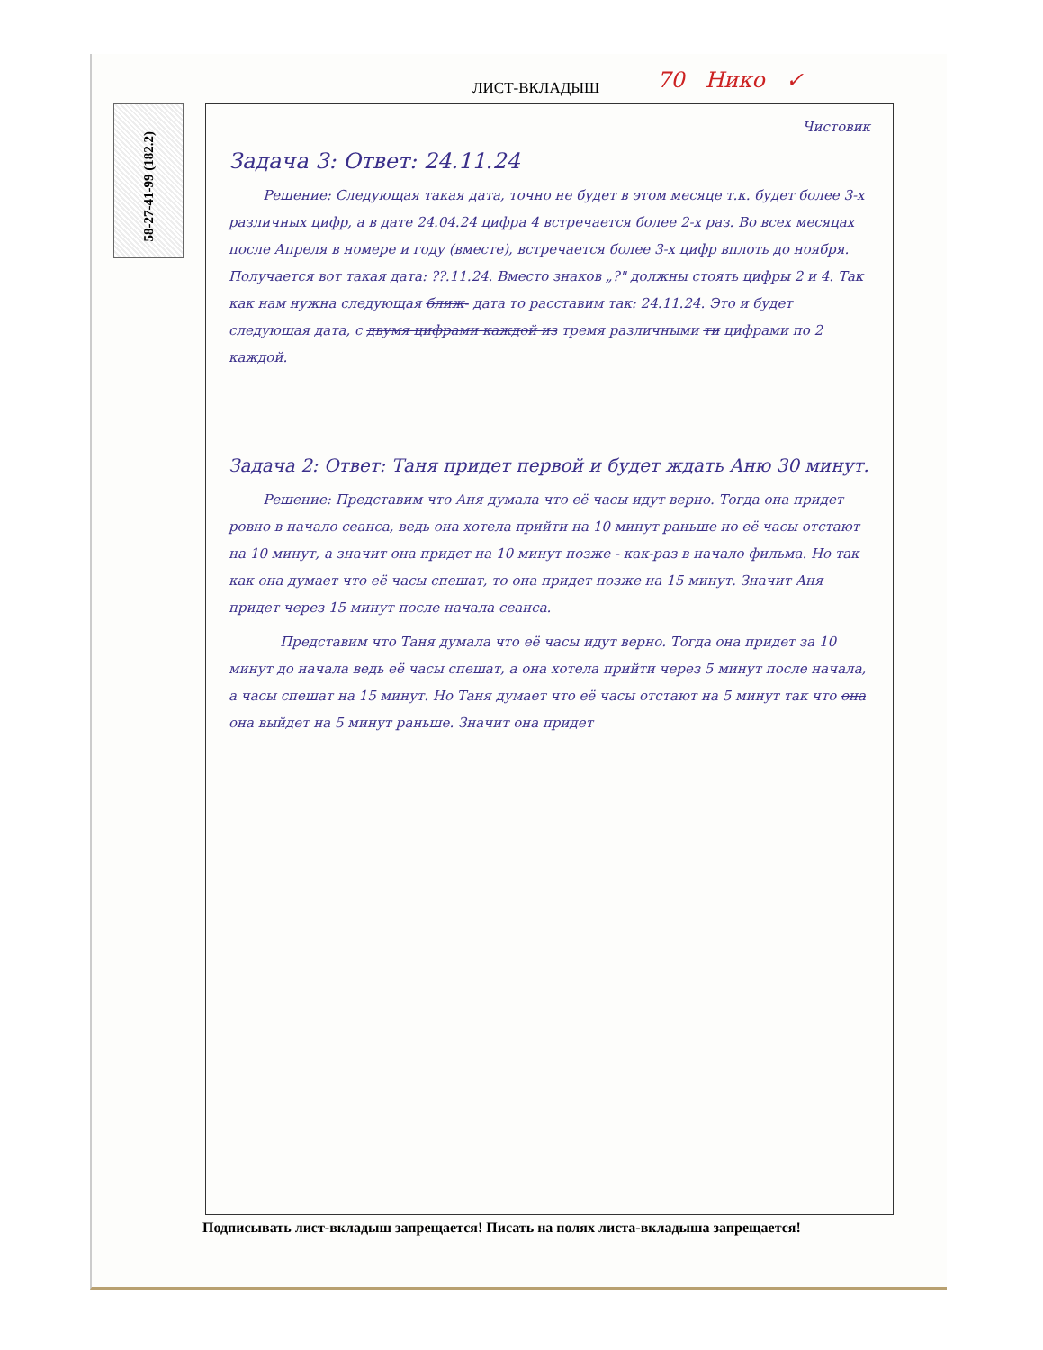ЛИСТ-ВКЛАДЫШ 70 Нико ✓
58-27-41-99 (182.2)
Чистовик
Задача 3: Ответ: 24.11.24
Решение: Следующая такая дата, точно не будет в этом месяце т.к. будет более 3-х различных цифр, а в дате 24.04.24 цифра 4 встречается более 2-х раз. Во всех месяцах после Апреля в номере и году (вместе), встречается более 3-х цифр вплоть до ноября. Получается вот такая дата: ??.11.24. Вместо знаков „?" должны стоять цифры 2 и 4. Так как нам нужна следующая ближ- дата то расставим так: 24.11.24. Это и будет следующая дата, с двумя цифрами каждой из тремя различными ти цифрами по 2 каждой.
Задача 2: Ответ: Таня придет первой и будет ждать Аню 30 минут.
Решение: Представим что Аня думала что её часы идут верно. Тогда она придет ровно в начало сеанса, ведь она хотела прийти на 10 минут раньше но её часы отстают на 10 минут, а значит она придет на 10 минут позже - как-раз в начало фильма. Но так как она думает что её часы спешат, то она придет позже на 15 минут. Значит Аня придет через 15 минут после начала сеанса.
Представим что Таня думала что её часы идут верно. Тогда она придет за 10 минут до начала ведь её часы спешат, а она хотела прийти через 5 минут после начала, а часы спешат на 15 минут. Но Таня думает что её часы отстают на 5 минут так что она она выйдет на 5 минут раньше. Значит она придет
Подписывать лист-вкладыш запрещается! Писать на полях листа-вкладыша запрещается!